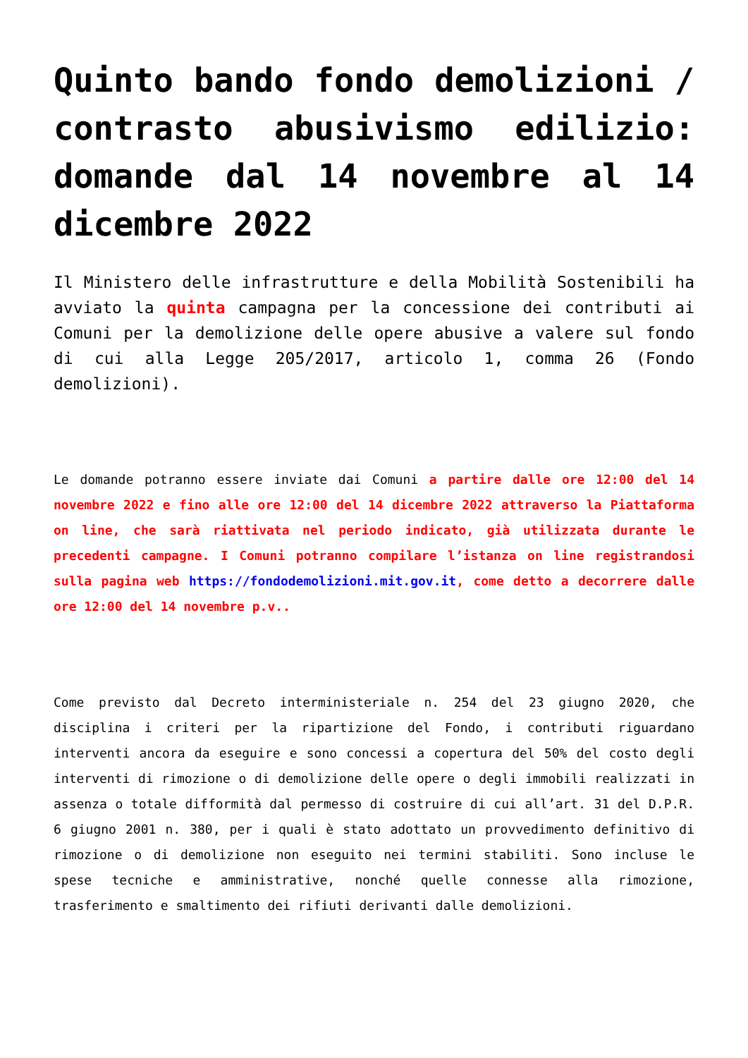Quinto bando fondo demolizioni / contrasto abusivismo edilizio: domande dal 14 novembre al 14 dicembre 2022
Il Ministero delle infrastrutture e della Mobilità Sostenibili ha avviato la quinta campagna per la concessione dei contributi ai Comuni per la demolizione delle opere abusive a valere sul fondo di cui alla Legge 205/2017, articolo 1, comma 26 (Fondo demolizioni).
Le domande potranno essere inviate dai Comuni a partire dalle ore 12:00 del 14 novembre 2022 e fino alle ore 12:00 del 14 dicembre 2022 attraverso la Piattaforma on line, che sarà riattivata nel periodo indicato, già utilizzata durante le precedenti campagne. I Comuni potranno compilare l’istanza on line registrandosi sulla pagina web https://fondodemolizioni.mit.gov.it, come detto a decorrere dalle ore 12:00 del 14 novembre p.v..
Come previsto dal Decreto interministeriale n. 254 del 23 giugno 2020, che disciplina i criteri per la ripartizione del Fondo, i contributi riguardano interventi ancora da eseguire e sono concessi a copertura del 50% del costo degli interventi di rimozione o di demolizione delle opere o degli immobili realizzati in assenza o totale difformità dal permesso di costruire di cui all’art. 31 del D.P.R. 6 giugno 2001 n. 380, per i quali è stato adottato un provvedimento definitivo di rimozione o di demolizione non eseguito nei termini stabiliti. Sono incluse le spese tecniche e amministrative, nonché quelle connesse alla rimozione, trasferimento e smaltimento dei rifiuti derivanti dalle demolizioni.